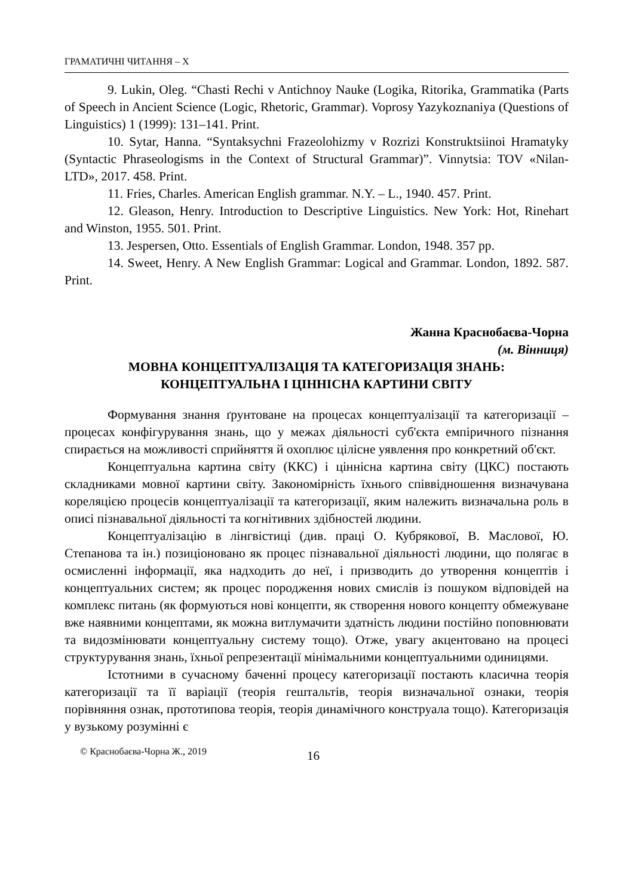ГРАМАТИЧНІ ЧИТАННЯ – X
9. Lukin, Oleg. “Chasti Rechi v Antichnoy Nauke (Logika, Ritorika, Grammatika (Parts of Speech in Ancient Science (Logic, Rhetoric, Grammar). Voprosy Yazykoznaniya (Questions of Linguistics) 1 (1999): 131–141. Print.
10. Sytar, Hanna. “Syntaksychni Frazeolohizmy v Rozrizi Konstruktsiinoi Hramatyky (Syntactic Phraseologisms in the Context of Structural Grammar)”. Vinnytsia: TOV «Nilan-LTD», 2017. 458. Print.
11. Fries, Charles. American English grammar. N.Y. – L., 1940. 457. Print.
12. Gleason, Henry. Introduction to Descriptive Linguistics. New York: Hot, Rinehart and Winston, 1955. 501. Print.
13. Jespersen, Otto. Essentials of English Grammar. London, 1948. 357 pp.
14. Sweet, Henry. A New English Grammar: Logical and Grammar. London, 1892. 587. Print.
Жанна Краснобаєва-Чорна
(м. Вінниця)
МОВНА КОНЦЕПТУАЛІЗАЦІЯ ТА КАТЕГОРИЗАЦІЯ ЗНАНЬ:
КОНЦЕПТУАЛЬНА І ЦІННІСНА КАРТИНИ СВІТУ
Формування знання ґрунтоване на процесах концептуалізації та категоризації – процесах конфігурування знань, що у межах діяльності суб'єкта емпіричного пізнання спирається на можливості сприйняття й охоплює цілісне уявлення про конкретний об'єкт.
Концептуальна картина світу (ККС) і ціннісна картина світу (ЦКС) постають складниками мовної картини світу. Закономірність їхнього співвідношення визначувана кореляцією процесів концептуалізації та категоризації, яким належить визначальна роль в описі пізнавальної діяльності та когнітивних здібностей людини.
Концептуалізацію в лінгвістиці (див. праці О. Кубрякової, В. Маслової, Ю. Степанова та ін.) позиціоновано як процес пізнавальної діяльності людини, що полягає в осмисленні інформації, яка надходить до неї, і призводить до утворення концептів і концептуальних систем; як процес породження нових смислів із пошуком відповідей на комплекс питань (як формуються нові концепти, як створення нового концепту обмежуване вже наявними концептами, як можна витлумачити здатність людини постійно поповнювати та видозмінювати концептуальну систему тощо). Отже, увагу акцентовано на процесі структурування знань, їхньої репрезентації мінімальними концептуальними одиницями.
Істотними в сучасному баченні процесу категоризації постають класична теорія категоризації та її варіації (теорія гештальтів, теорія визначальної ознаки, теорія порівняння ознак, прототипова теорія, теорія динамічного конструала тощо). Категоризація у вузькому розумінні є
© Краснобаєва-Чорна Ж., 2019 16